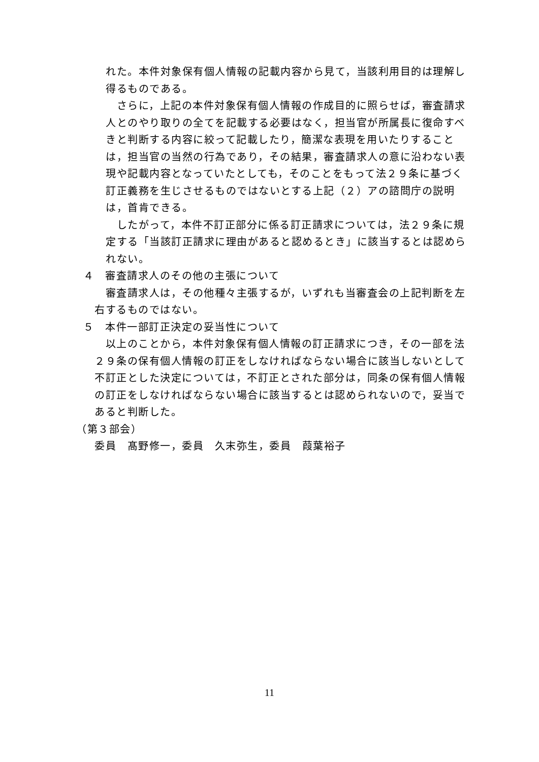れた。本件対象保有個人情報の記載内容から見て，当該利用目的は理解し得るものである。
　さらに，上記の本件対象保有個人情報の作成目的に照らせば，審査請求人とのやり取りの全てを記載する必要はなく，担当官が所属長に復命すべきと判断する内容に絞って記載したり，簡潔な表現を用いたりすることは，担当官の当然の行為であり，その結果，審査請求人の意に沿わない表現や記載内容となっていたとしても，そのことをもって法２９条に基づく訂正義務を生じさせるものではないとする上記（２）アの諮問庁の説明は，首肯できる。
　したがって，本件不訂正部分に係る訂正請求については，法２９条に規定する「当該訂正請求に理由があると認めるとき」に該当するとは認められない。
４　審査請求人のその他の主張について
　審査請求人は，その他種々主張するが，いずれも当審査会の上記判断を左右するものではない。
５　本件一部訂正決定の妥当性について
　以上のことから，本件対象保有個人情報の訂正請求につき，その一部を法２９条の保有個人情報の訂正をしなければならない場合に該当しないとして不訂正とした決定については，不訂正とされた部分は，同条の保有個人情報の訂正をしなければならない場合に該当するとは認められないので，妥当であると判断した。
（第３部会）
委員　髙野修一，委員　久末弥生，委員　葭葉裕子
11